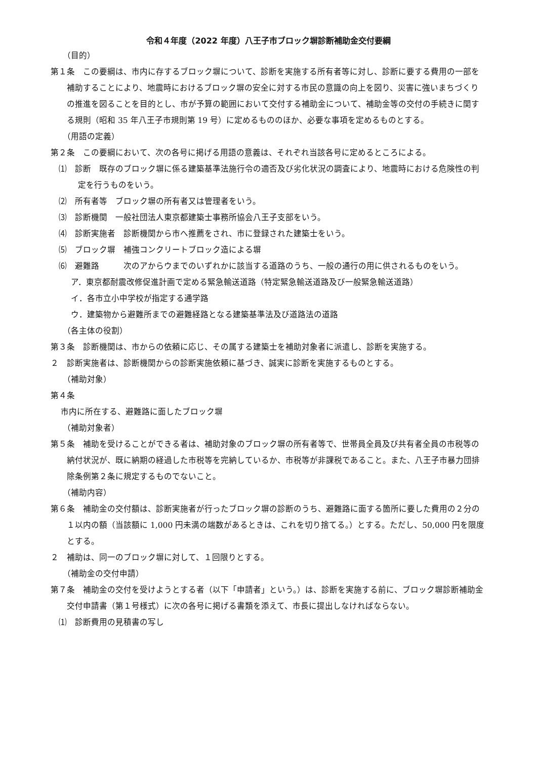令和４年度（2022 年度）八王子市ブロック塀診断補助金交付要綱
（目的）
第１条　この要綱は、市内に存するブロック塀について、診断を実施する所有者等に対し、診断に要する費用の一部を補助することにより、地震時におけるブロック塀の安全に対する市民の意識の向上を図り、災害に強いまちづくりの推進を図ることを目的とし、市が予算の範囲において交付する補助金について、補助金等の交付の手続きに関する規則（昭和 35 年八王子市規則第 19 号）に定めるもののほか、必要な事項を定めるものとする。
（用語の定義）
第２条　この要綱において、次の各号に掲げる用語の意義は、それぞれ当該各号に定めるところによる。
⑴　診断　既存のブロック塀に係る建築基準法施行令の適否及び劣化状況の調査により、地震時における危険性の判定を行うものをいう。
⑵　所有者等　ブロック塀の所有者又は管理者をいう。
⑶　診断機関　一般社団法人東京都建築士事務所協会八王子支部をいう。
⑷　診断実施者　診断機関から市へ推薦をされ、市に登録された建築士をいう。
⑸　ブロック塀　補強コンクリートブロック造による塀
⑹　避難路　　　次のアからウまでのいずれかに該当する道路のうち、一般の通行の用に供されるものをいう。
ア．東京都耐震改修促進計画で定める緊急輸送道路（特定緊急輸送道路及び一般緊急輸送道路）
イ．各市立小中学校が指定する通学路
ウ．建築物から避難所までの避難経路となる建築基準法及び道路法の道路
（各主体の役割）
第３条　診断機関は、市からの依頼に応じ、その属する建築士を補助対象者に派遣し、診断を実施する。
２　診断実施者は、診断機関からの診断実施依頼に基づき、誠実に診断を実施するものとする。
（補助対象）
第４条
市内に所在する、避難路に面したブロック塀
（補助対象者）
第５条　補助を受けることができる者は、補助対象のブロック塀の所有者等で、世帯員全員及び共有者全員の市税等の納付状況が、既に納期の経過した市税等を完納しているか、市税等が非課税であること。また、八王子市暴力団排除条例第２条に規定するものでないこと。
（補助内容）
第６条　補助金の交付額は、診断実施者が行ったブロック塀の診断のうち、避難路に面する箇所に要した費用の２分の１以内の額（当該額に 1,000 円未満の端数があるときは、これを切り捨てる。）とする。ただし、50,000 円を限度とする。
２　補助は、同一のブロック塀に対して、１回限りとする。
（補助金の交付申請）
第７条　補助金の交付を受けようとする者（以下「申請者」という。）は、診断を実施する前に、ブロック塀診断補助金交付申請書（第１号様式）に次の各号に掲げる書類を添えて、市長に提出しなければならない。
⑴　診断費用の見積書の写し